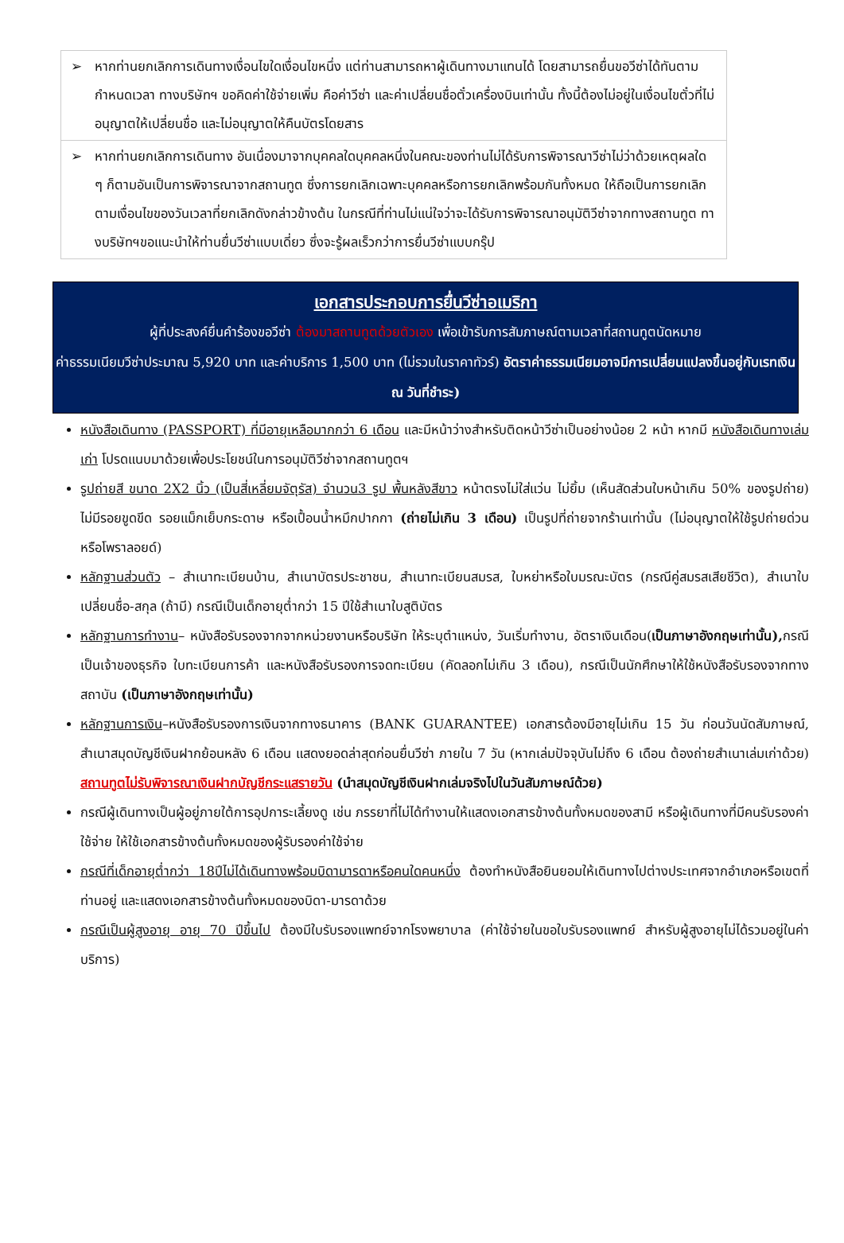| ➢ หากท่านยกเลิกการเดินทางเงื่อนไขใดเงื่อนไขหนึ่ง แต่ท่านสามารถหาผู้เดินทางมาแทนได้ โดยสามารถยื่นขอวีซ่าได้ทันตามกำหนดเวลา ทางบริษัทฯ ขอคิดค่าใช้จ่ายเพิ่ม คือค่าวีซ่า และค่าเปลี่ยนชื่อตั๋วเครื่องบินเท่านั้น ทั้งนี้ต้องไม่อยู่ในเงื่อนไขตั๋วที่ไม่อนุญาตให้เปลี่ยนชื่อ และไม่อนุญาตให้คืนบัตรโดยสาร |
| ➢ หากท่านยกเลิกการเดินทาง อันเนื่องมาจากบุคคลใดบุคคลหนึ่งในคณะของท่านไม่ได้รับการพิจารณาวีซ่าไม่ว่าด้วยเหตุผลใด ๆ ก็ตามอันเป็นการพิจารณาจากสถานทูต ซึ่งการยกเลิกเฉพาะบุคคลหรือการยกเลิกพร้อมกันทั้งหมด ให้ถือเป็นการยกเลิกตามเงื่อนไขของวันเวลาที่ยกเลิกดังกล่าวข้างต้น ในกรณีที่ท่านไม่แน่ใจว่าจะได้รับการพิจารณาอนุมัติวีซ่าจากทางสถานทูต ทางบริษัทฯขอแนะนำให้ท่านยื่นวีซ่าแบบเดี่ยว ซึ่งจะรู้ผลเร็วกว่าการยื่นวีซ่าแบบกรุ๊ป |
เอกสารประกอบการยื่นวีซ่าอเมริกา
ผู้ที่ประสงค์ยื่นคำร้องขอวีซ่า ต้องมาสถานทูตด้วยตัวเอง เพื่อเข้ารับการสัมภาษณ์ตามเวลาที่สถานทูตนัดหมาย
ค่าธรรมเนียมวีซ่าประมาณ 5,920 บาท และค่าบริการ 1,500 บาท (ไม่รวมในราคาทัวร์) อัตราค่าธรรมเนียมอาจมีการเปลี่ยนแปลงขึ้นอยู่กับเรทเงิน ณ วันที่ชำระ)
หนังสือเดินทาง (PASSPORT) ที่มีอายุเหลือมากกว่า 6 เดือน และมีหน้าว่างสำหรับติดหน้าวีซ่าเป็นอย่างน้อย 2 หน้า หากมี หนังสือเดินทางเล่มเก่า โปรดแนบมาด้วยเพื่อประโยชน์ในการอนุมัติวีซ่าจากสถานทูตฯ
รูปถ่ายสี ขนาด 2X2 นิ้ว (เป็นสี่เหลี่ยมจัตุรัส) จำนวน3 รูป พื้นหลังสีขาว หน้าตรงไม่ใส่แว่น ไม่ยิ้ม (เห็นสัดส่วนใบหน้าเกิน 50% ของรูปถ่าย) ไม่มีรอยขูดขีด รอยแม็กเย็บกระดาษ หรือเปื้อนน้ำหมึกปากกา (ถ่ายไม่เกิน 3 เดือน) เป็นรูปที่ถ่ายจากร้านเท่านั้น (ไม่อนุญาตให้ใช้รูปถ่ายด่วนหรือโพราลอยด์)
หลักฐานส่วนตัว – สำเนาทะเบียนบ้าน, สำเนาบัตรประชาชน, สำเนาทะเบียนสมรส, ใบหย่าหรือใบมรณะบัตร (กรณีคู่สมรสเสียชีวิต), สำเนาใบเปลี่ยนชื่อ-สกุล (ถ้ามี) กรณีเป็นเด็กอายุต่ำกว่า 15 ปีใช้สำเนาใบสูติบัตร
หลักฐานการทำงาน– หนังสือรับรองจากจากหน่วยงานหรือบริษัท ให้ระบุตำแหน่ง, วันเริ่มทำงาน, อัตราเงินเดือน(เป็นภาษาอังกฤษเท่านั้น), กรณีเป็นเจ้าของธุรกิจ ใบทะเบียนการค้า และหนังสือรับรองการจดทะเบียน (คัดลอกไม่เกิน 3 เดือน), กรณีเป็นนักศึกษาให้ใช้หนังสือรับรองจากทางสถาบัน (เป็นภาษาอังกฤษเท่านั้น)
หลักฐานการเงิน–หนังสือรับรองการเงินจากทางธนาคาร (BANK GUARANTEE) เอกสารต้องมีอายุไม่เกิน 15 วัน ก่อนวันนัดสัมภาษณ์, สำเนาสมุดบัญชีเงินฝากย้อนหลัง 6 เดือน แสดงยอดล่าสุดก่อนยื่นวีซ่า ภายใน 7 วัน (หากเล่มปัจจุบันไม่ถึง 6 เดือน ต้องถ่ายสำเนาเล่มเก่าด้วย) สถานทูตไม่รับพิจารณาเงินฝากบัญชีกระแสรายวัน (นำสมุดบัญชีเงินฝากเล่มจริงไปในวันสัมภาษณ์ด้วย)
กรณีผู้เดินทางเป็นผู้อยู่ภายใต้การอุปการะเลี้ยงดู เช่น ภรรยาที่ไม่ได้ทำงานให้แสดงเอกสารข้างต้นทั้งหมดของสามี หรือผู้เดินทางที่มีคนรับรองค่าใช้จ่าย ให้ใช้เอกสารข้างต้นทั้งหมดของผู้รับรองค่าใช้จ่าย
กรณีที่เด็กอายุต่ำกว่า 18ปีไม่ได้เดินทางพร้อมบิดามารดาหรือคนใดคนหนึ่ง ต้องทำหนังสือยินยอมให้เดินทางไปต่างประเทศจากอำเภอหรือเขตที่ท่านอยู่ และแสดงเอกสารข้างต้นทั้งหมดของบิดา-มารดาด้วย
กรณีเป็นผู้สูงอายุ อายุ 70 ปีขึ้นไป ต้องมีใบรับรองแพทย์จากโรงพยาบาล (ค่าใช้จ่ายในขอใบรับรองแพทย์ สำหรับผู้สูงอายุไม่ได้รวมอยู่ในค่าบริการ)